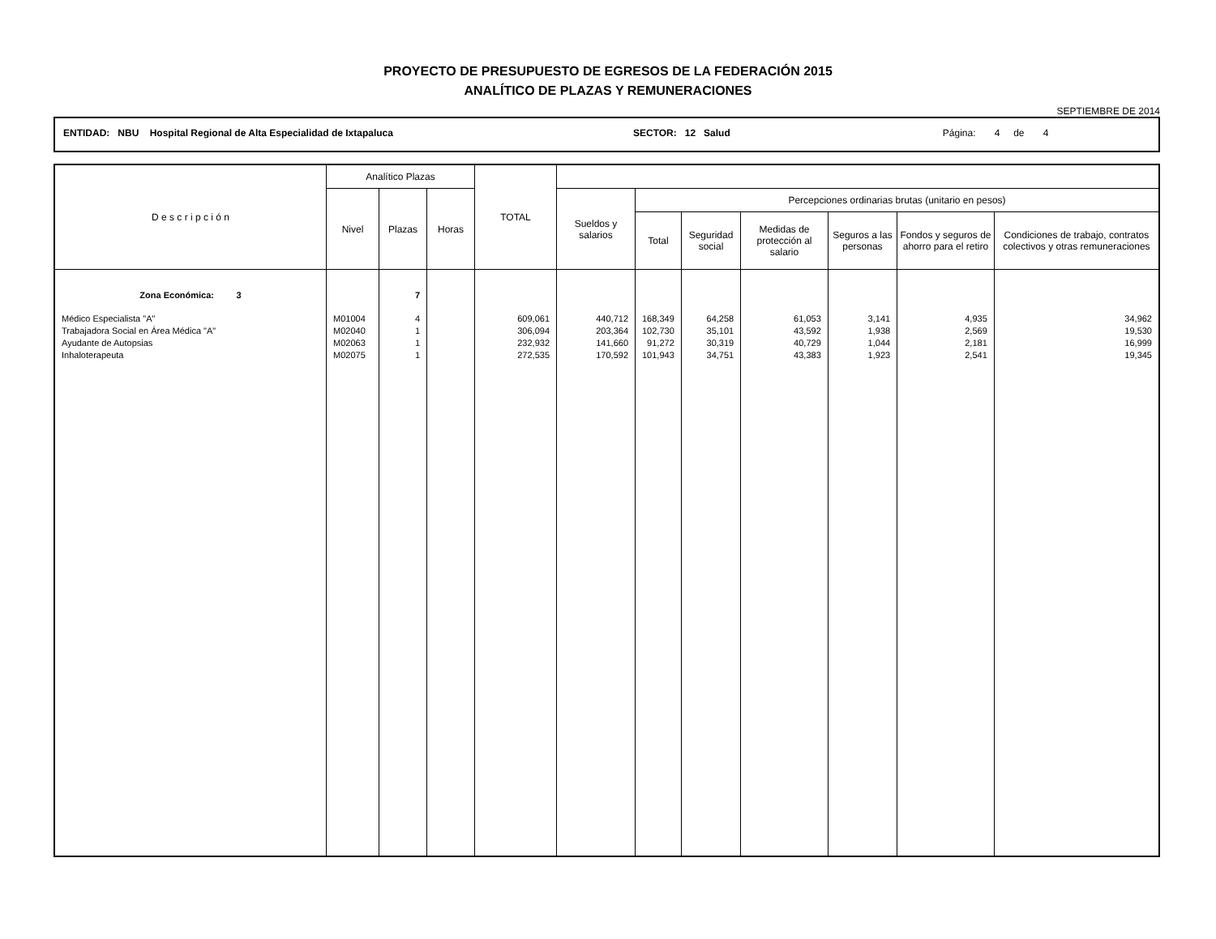PROYECTO DE PRESUPUESTO DE EGRESOS DE LA FEDERACIÓN 2015
ANALÍTICO DE PLAZAS Y REMUNERACIONES
SEPTIEMBRE DE 2014
ENTIDAD: NBU Hospital Regional de Alta Especialidad de Ixtapaluca SECTOR: 12 Salud Página: 4 de 4
| D e s c r i p c i ó n | Analítico Plazas | | | TOTAL | | | | | | | |
| --- | --- | --- | --- | --- | --- | --- | --- | --- | --- | --- | --- |
| | Nivel | Plazas | Horas | | Sueldos y salarios | Percepciones ordinarias brutas (unitario en pesos) | | | | | |
| | | | | | | Total | Seguridad social | Medidas de protección al salario | Seguros a las personas | Fondos y seguros de ahorro para el retiro | Condiciones de trabajo, contratos colectivos y otras remuneraciones |
| Zona Económica: 3 | | 7 | | | | | | | | | |
| Médico Especialista "A" | M01004 | 4 | | 609,061 | 440,712 | 168,349 | 64,258 | 61,053 | 3,141 | 4,935 | 34,962 |
| Trabajadora Social en Área Médica "A" | M02040 | 1 | | 306,094 | 203,364 | 102,730 | 35,101 | 43,592 | 1,938 | 2,569 | 19,530 |
| Ayudante de Autopsias | M02063 | 1 | | 232,932 | 141,660 | 91,272 | 30,319 | 40,729 | 1,044 | 2,181 | 16,999 |
| Inhaloterapeuta | M02075 | 1 | | 272,535 | 170,592 | 101,943 | 34,751 | 43,383 | 1,923 | 2,541 | 19,345 |